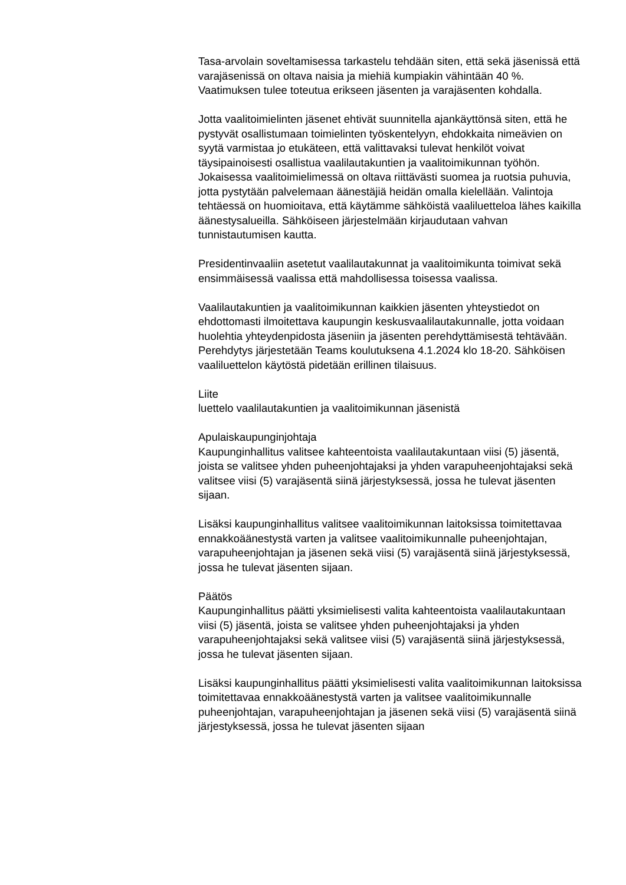Tasa-arvolain soveltamisessa tarkastelu tehdään siten, että sekä jäsenissä että varajäsenissä on oltava naisia ja miehiä kumpiakin vähintään 40 %. Vaatimuksen tulee toteutua erikseen jäsenten ja varajäsenten kohdalla.
Jotta vaalitoimielinten jäsenet ehtivät suunnitella ajankäyttönsä siten, että he pystyvät osallistumaan toimielinten työskentelyyn, ehdokkaita nimeävien on syytä varmistaa jo etukäteen, että valittavaksi tulevat henkilöt voivat täysipainoisesti osallistua vaalilautakuntien ja vaalitoimikunnan työhön. Jokaisessa vaalitoimielimessä on oltava riittävästi suomea ja ruotsia puhuvia, jotta pystytään palvelemaan äänestäjiä heidän omalla kielellään. Valintoja tehtäessä on huomioitava, että käytämme sähköistä vaaliluetteloa lähes kaikilla äänestysalueilla. Sähköiseen järjestelmään kirjaudutaan vahvan tunnistautumisen kautta.
Presidentinvaaliin asetetut vaalilautakunnat ja vaalitoimikunta toimivat sekä ensimmäisessä vaalissa että mahdollisessa toisessa vaalissa.
Vaalilautakuntien ja vaalitoimikunnan kaikkien jäsenten yhteystiedot on ehdottomasti ilmoitettava kaupungin keskusvaalilautakunnalle, jotta voidaan huolehtia yhteydenpidosta jäseniin ja jäsenten perehdyttämisestä tehtävään. Perehdytys järjestetään Teams koulutuksena 4.1.2024 klo 18-20. Sähköisen vaaliluettelon käytöstä pidetään erillinen tilaisuus.
Liite
luettelo vaalilautakuntien ja vaalitoimikunnan jäsenistä
Apulaiskaupunginjohtaja
Kaupunginhallitus valitsee kahteentoista vaalilautakuntaan viisi (5) jäsentä, joista se valitsee yhden puheenjohtajaksi ja yhden varapuheenjohtajaksi sekä valitsee viisi (5) varajäsentä siinä järjestyksessä, jossa he tulevat jäsenten sijaan.
Lisäksi kaupunginhallitus valitsee vaalitoimikunnan laitoksissa toimitettavaa ennakkoäänestystä varten ja valitsee vaalitoimikunnalle puheenjohtajan, varapuheenjohtajan ja jäsenen sekä viisi (5) varajäsentä siinä järjestyksessä, jossa he tulevat jäsenten sijaan.
Päätös
Kaupunginhallitus päätti yksimielisesti valita kahteentoista vaalilautakuntaan viisi (5) jäsentä, joista se valitsee yhden puheenjohtajaksi ja yhden varapuheenjohtajaksi sekä valitsee viisi (5) varajäsentä siinä järjestyksessä, jossa he tulevat jäsenten sijaan.
Lisäksi kaupunginhallitus päätti yksimielisesti valita vaalitoimikunnan laitoksissa toimitettavaa ennakkoäänestystä varten ja valitsee vaalitoimikunnalle puheenjohtajan, varapuheenjohtajan ja jäsenen sekä viisi (5) varajäsentä siinä järjestyksessä, jossa he tulevat jäsenten sijaan